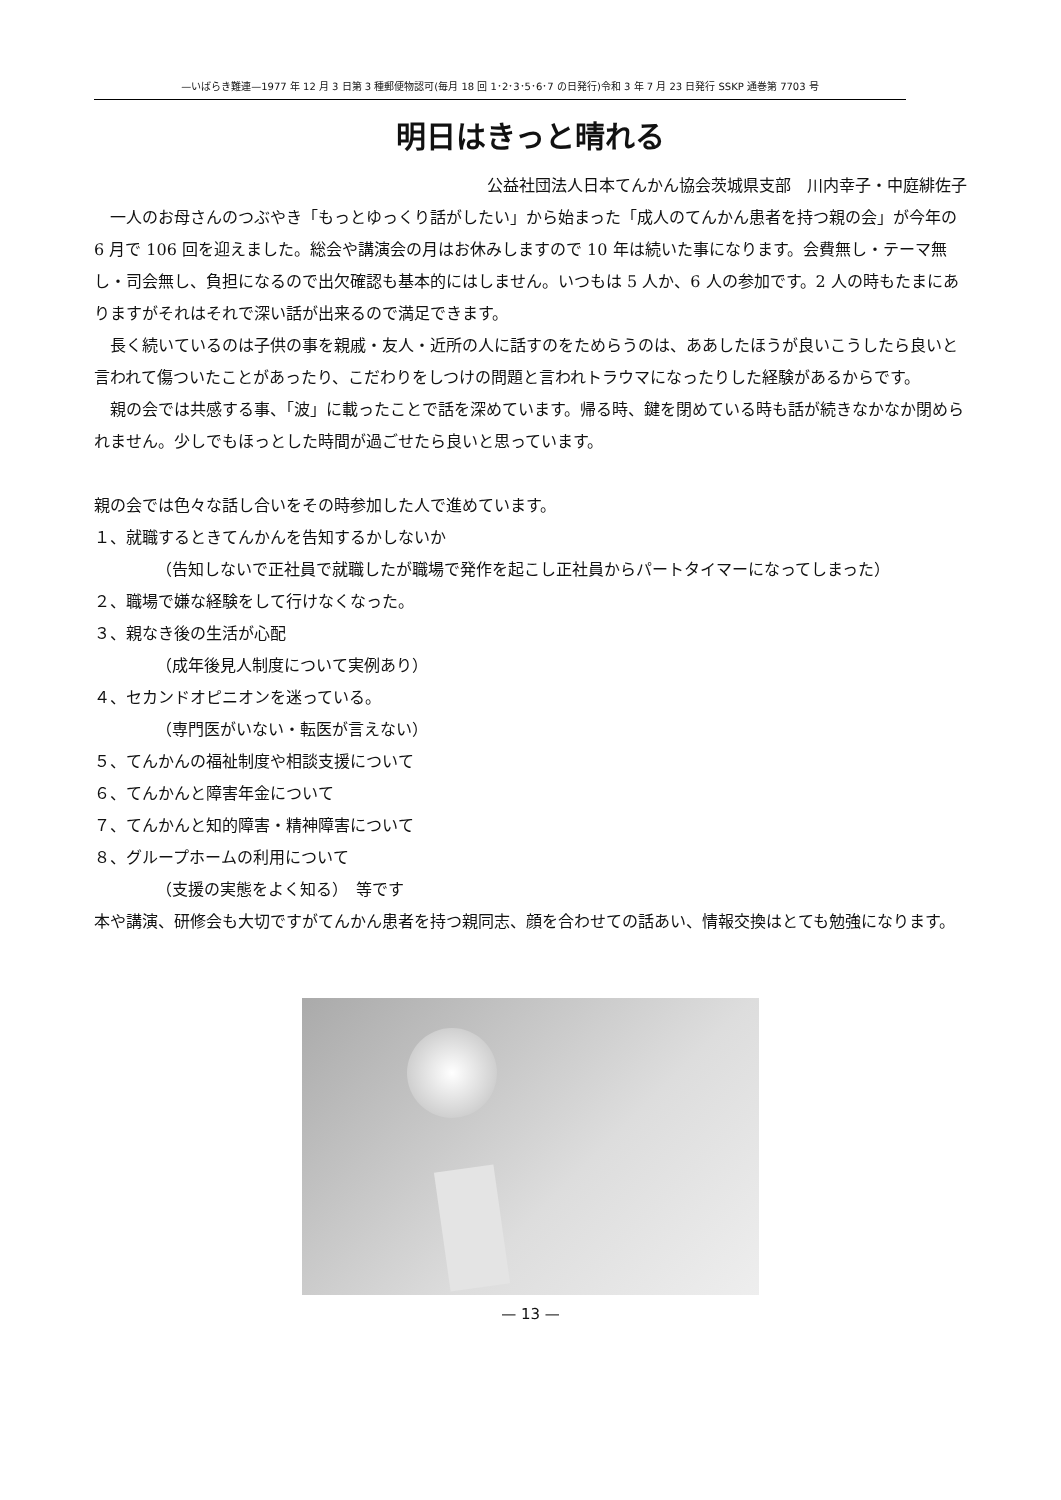—いばらき難連—1977 年 12 月 3 日第 3 種郵便物認可(毎月 18 回 1･2･3･5･6･7 の日発行)令和 3 年 7 月 23 日発行 SSKP 通巻第 7703 号
明日はきっと晴れる
公益社団法人日本てんかん協会茨城県支部　川内幸子・中庭緋佐子
一人のお母さんのつぶやき「もっとゆっくり話がしたい」から始まった「成人のてんかん患者を持つ親の会」が今年の 6 月で 106 回を迎えました。総会や講演会の月はお休みしますので 10 年は続いた事になります。会費無し・テーマ無し・司会無し、負担になるので出欠確認も基本的にはしません。いつもは 5 人か、6 人の参加です。2 人の時もたまにありますがそれはそれで深い話が出来るので満足できます。
長く続いているのは子供の事を親戚・友人・近所の人に話すのをためらうのは、ああしたほうが良いこうしたら良いと言われて傷ついたことがあったり、こだわりをしつけの問題と言われトラウマになったりした経験があるからです。
親の会では共感する事、「波」に載ったことで話を深めています。帰る時、鍵を閉めている時も話が続きなかなか閉められません。少しでもほっとした時間が過ごせたら良いと思っています。
親の会では色々な話し合いをその時参加した人で進めています。
１、就職するときてんかんを告知するかしないか
（告知しないで正社員で就職したが職場で発作を起こし正社員からパートタイマーになってしまった）
２、職場で嫌な経験をして行けなくなった。
３、親なき後の生活が心配
（成年後見人制度について実例あり）
４、セカンドオピニオンを迷っている。
（専門医がいない・転医が言えない）
５、てんかんの福祉制度や相談支援について
６、てんかんと障害年金について
７、てんかんと知的障害・精神障害について
８、グループホームの利用について
（支援の実態をよく知る）　等です
本や講演、研修会も大切ですがてんかん患者を持つ親同志、顔を合わせての話あい、情報交換はとても勉強になります。
— 13 —